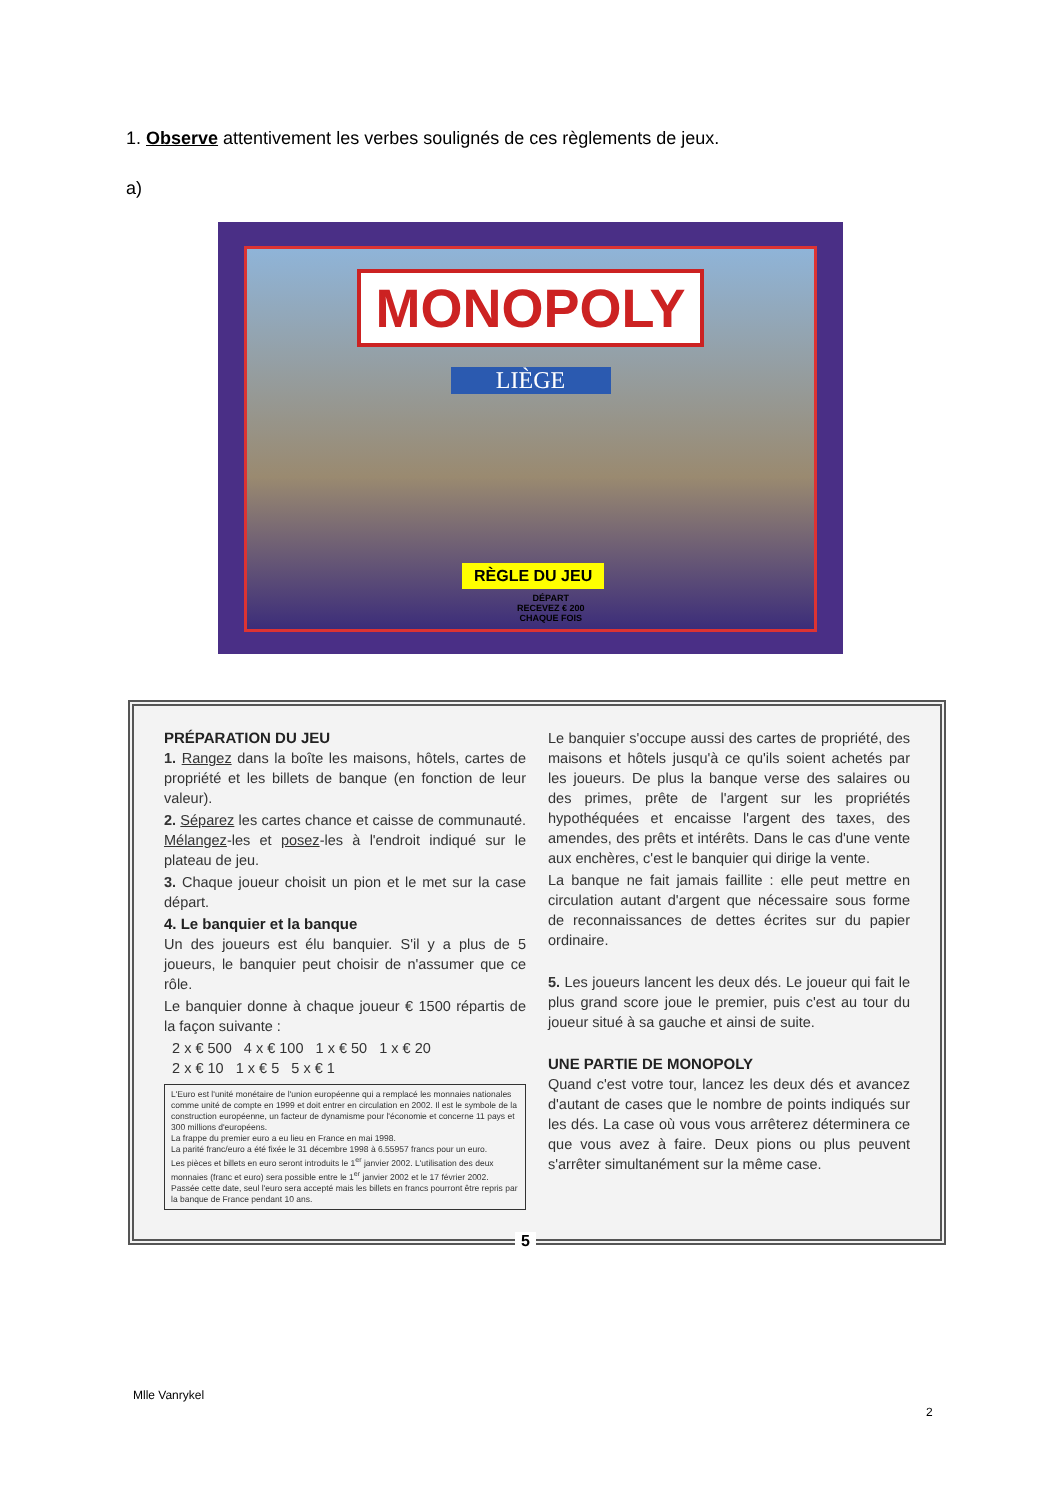1. Observe attentivement les verbes soulignés de ces règlements de jeux.
a)
MONOPOLY
LIÈGE
RÈGLE DU JEU
DÉPART
RECEVEZ € 200
CHAQUE FOIS
PRÉPARATION DU JEU
1. Rangez dans la boîte les maisons, hôtels, cartes de propriété et les billets de banque (en fonction de leur valeur).
2. Séparez les cartes chance et caisse de communauté. Mélangez-les et posez-les à l'endroit indiqué sur le plateau de jeu.
3. Chaque joueur choisit un pion et le met sur la case départ.
4. Le banquier et la banque
Un des joueurs est élu banquier. S'il y a plus de 5 joueurs, le banquier peut choisir de n'assumer que ce rôle.
Le banquier donne à chaque joueur € 1500 répartis de la façon suivante :
2 x € 500 4 x € 100 1 x € 50 1 x € 20
2 x € 10 1 x € 5 5 x € 1
L'Euro est l'unité monétaire de l'union européenne qui a remplacé les monnaies nationales comme unité de compte en 1999 et doit entrer en circulation en 2002. Il est le symbole de la construction européenne, un facteur de dynamisme pour l'économie et concerne 11 pays et 300 millions d'européens.
La frappe du premier euro a eu lieu en France en mai 1998.
La parité franc/euro a été fixée le 31 décembre 1998 à 6.55957 francs pour un euro.
Les pièces et billets en euro seront introduits le 1<sup>er</sup> janvier 2002. L'utilisation des deux monnaies (franc et euro) sera possible entre le 1<sup>er</sup> janvier 2002 et le 17 février 2002. Passée cette date, seul l'euro sera accepté mais les billets en francs pourront être repris par la banque de France pendant 10 ans.
Le banquier s'occupe aussi des cartes de propriété, des maisons et hôtels jusqu'à ce qu'ils soient achetés par les joueurs. De plus la banque verse des salaires ou des primes, prête de l'argent sur les propriétés hypothéquées et encaisse l'argent des taxes, des amendes, des prêts et intérêts. Dans le cas d'une vente aux enchères, c'est le banquier qui dirige la vente.
La banque ne fait jamais faillite : elle peut mettre en circulation autant d'argent que nécessaire sous forme de reconnaissances de dettes écrites sur du papier ordinaire.
5. Les joueurs lancent les deux dés. Le joueur qui fait le plus grand score joue le premier, puis c'est au tour du joueur situé à sa gauche et ainsi de suite.
UNE PARTIE DE MONOPOLY
Quand c'est votre tour, lancez les deux dés et avancez d'autant de cases que le nombre de points indiqués sur les dés. La case où vous vous arrêterez déterminera ce que vous avez à faire. Deux pions ou plus peuvent s'arrêter simultanément sur la même case.
5
Mlle Vanrykel
2